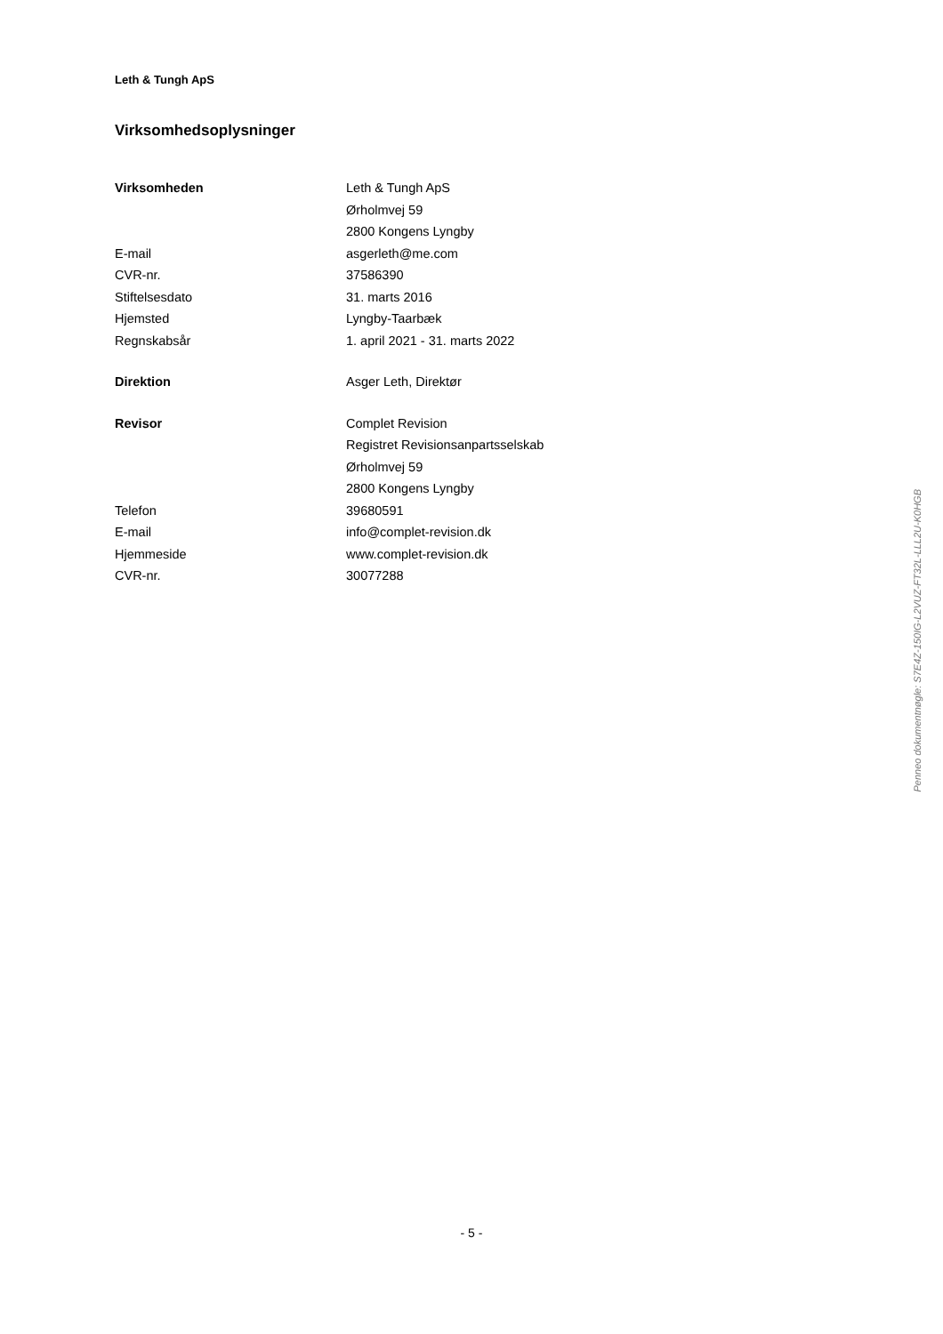Leth & Tungh ApS
Virksomhedsoplysninger
| Virksomheden | Leth & Tungh ApS |
| | Ørholmvej 59 |
| | 2800 Kongens Lyngby |
| E-mail | asgerleth@me.com |
| CVR-nr. | 37586390 |
| Stiftelsesdato | 31. marts 2016 |
| Hjemsted | Lyngby-Taarbæk |
| Regnskabsår | 1. april 2021 - 31. marts 2022 |
| Direktion | Asger Leth, Direktør |
| Revisor | Complet Revision |
| | Registret Revisionsanpartsselskab |
| | Ørholmvej 59 |
| | 2800 Kongens Lyngby |
| Telefon | 39680591 |
| E-mail | info@complet-revision.dk |
| Hjemmeside | www.complet-revision.dk |
| CVR-nr. | 30077288 |
Penneo dokumentnøgle: S7E4Z-150IG-L2VUZ-FT32L-LLL2U-K0HGB
- 5 -